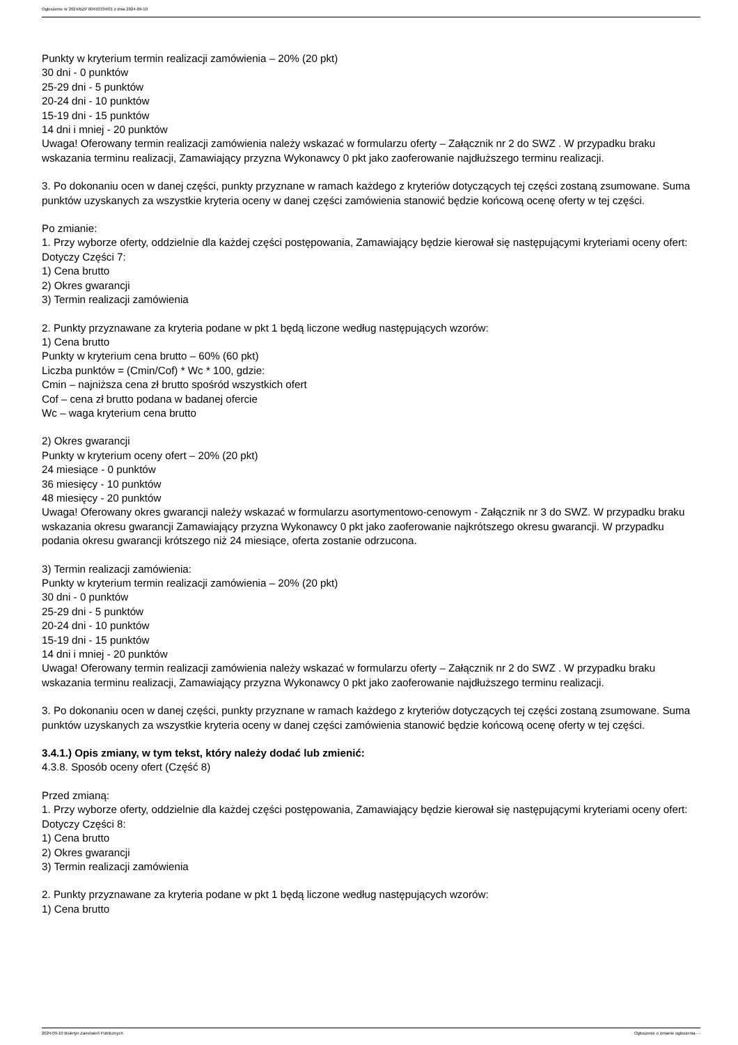Ogłoszenie nr 2024/BZP 00493334/01 z dnia 2024-09-10
Punkty w kryterium termin realizacji zamówienia – 20% (20 pkt)
30 dni - 0 punktów
25-29 dni - 5 punktów
20-24 dni - 10 punktów
15-19 dni - 15 punktów
14 dni i mniej - 20 punktów
Uwaga! Oferowany termin realizacji zamówienia należy wskazać w formularzu oferty – Załącznik nr 2 do SWZ . W przypadku braku wskazania terminu realizacji, Zamawiający przyzna Wykonawcy 0 pkt jako zaoferowanie najdłuższego terminu realizacji.
3. Po dokonaniu ocen w danej części, punkty przyznane w ramach każdego z kryteriów dotyczących tej części zostaną zsumowane. Suma punktów uzyskanych za wszystkie kryteria oceny w danej części zamówienia stanowić będzie końcową ocenę oferty w tej części.
Po zmianie:
1. Przy wyborze oferty, oddzielnie dla każdej części postępowania, Zamawiający będzie kierował się następującymi kryteriami oceny ofert:
Dotyczy Części 7:
1) Cena brutto
2) Okres gwarancji
3) Termin realizacji zamówienia
2. Punkty przyznawane za kryteria podane w pkt 1 będą liczone według następujących wzorów:
1) Cena brutto
Punkty w kryterium cena brutto – 60% (60 pkt)
Liczba punktów = (Cmin/Cof) * Wc * 100, gdzie:
Cmin – najniższa cena zł brutto spośród wszystkich ofert
Cof – cena zł brutto podana w badanej ofercie
Wc – waga kryterium cena brutto
2) Okres gwarancji
Punkty w kryterium oceny ofert – 20% (20 pkt)
24 miesiące - 0 punktów
36 miesięcy - 10 punktów
48 miesięcy - 20 punktów
Uwaga! Oferowany okres gwarancji należy wskazać w formularzu asortymentowo-cenowym - Załącznik nr 3 do SWZ. W przypadku braku wskazania okresu gwarancji Zamawiający przyzna Wykonawcy 0 pkt jako zaoferowanie najkrótszego okresu gwarancji. W przypadku podania okresu gwarancji krótszego niż 24 miesiące, oferta zostanie odrzucona.
3) Termin realizacji zamówienia:
Punkty w kryterium termin realizacji zamówienia – 20% (20 pkt)
30 dni - 0 punktów
25-29 dni - 5 punktów
20-24 dni - 10 punktów
15-19 dni - 15 punktów
14 dni i mniej - 20 punktów
Uwaga! Oferowany termin realizacji zamówienia należy wskazać w formularzu oferty – Załącznik nr 2 do SWZ . W przypadku braku wskazania terminu realizacji, Zamawiający przyzna Wykonawcy 0 pkt jako zaoferowanie najdłuższego terminu realizacji.
3. Po dokonaniu ocen w danej części, punkty przyznane w ramach każdego z kryteriów dotyczących tej części zostaną zsumowane. Suma punktów uzyskanych za wszystkie kryteria oceny w danej części zamówienia stanowić będzie końcową ocenę oferty w tej części.
3.4.1.) Opis zmiany, w tym tekst, który należy dodać lub zmienić:
4.3.8. Sposób oceny ofert (Część 8)
Przed zmianą:
1. Przy wyborze oferty, oddzielnie dla każdej części postępowania, Zamawiający będzie kierował się następującymi kryteriami oceny ofert:
Dotyczy Części 8:
1) Cena brutto
2) Okres gwarancji
3) Termin realizacji zamówienia
2. Punkty przyznawane za kryteria podane w pkt 1 będą liczone według następujących wzorów:
1) Cena brutto
2024-09-10 Biuletyn Zamówień Publicznych Ogłoszenie o zmianie ogłoszenia - -